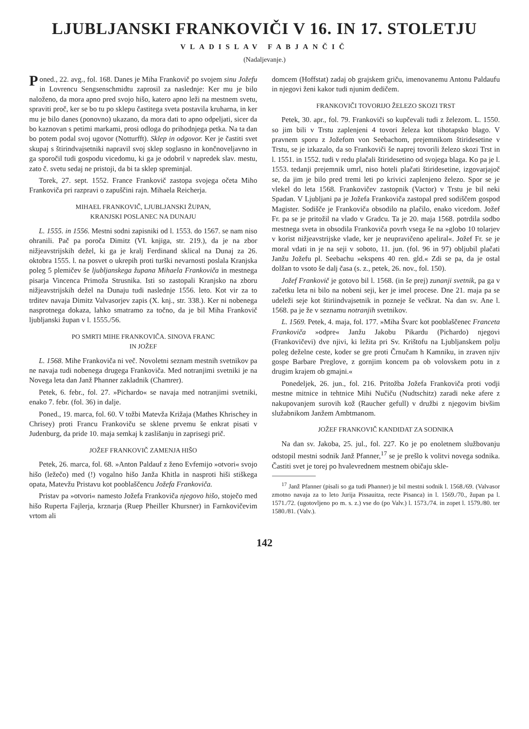LJUBLJANSKI FRANKOVIČI V 16. IN 17. STOLETJU
VLADISLAV FABJANČIČ
(Nadaljevanje.)
Poned., 22. avg., fol. 168. Danes je Miha Frankovič po svojem sinu Jožefu in Lovrencu Sengsenschmidtu zaprosil za naslednje: Ker mu je bilo naloženo, da mora apno pred svojo hišo, katero apno leži na mestnem svetu, spraviti proč, ker se bo tu po sklepu častitega sveta postavila kruharna, in ker mu je bilo danes (ponovno) ukazano, da mora dati to apno odpeljati, sicer da bo kaznovan s petimi markami, prosi odloga do prihodnjega petka. Na ta dan bo potem podal svoj ugovor (Notturfft). Sklep in odgovor. Ker je častiti svet skupaj s štirindvajsetniki napravil svoj sklep soglasno in končnoveljavno in ga sporočil tudi gospodu vicedomu, ki ga je odobril v napredek slav. mestu, zato č. svetu sedaj ne pristoji, da bi ta sklep spreminjal.
Torek, 27. sept. 1552. France Frankovič zastopa svojega očeta Miho Frankoviča pri razpravi o zapuščini rajn. Mihaela Reicherja.
MIHAEL FRANKOVIČ, LJUBLJANSKI ŽUPAN,
KRANJSKI POSLANEC NA DUNAJU
L. 1555. in 1556. Mestni sodni zapisniki od l. 1553. do 1567. se nam niso ohranili. Pač pa poroča Dimitz (VI. knjiga, str. 219.), da je na zbor nižjeavstrijskih dežel, ki ga je kralj Ferdinand sklical na Dunaj za 26. oktobra 1555. l. na posvet o ukrepih proti turški nevarnosti poslala Kranjska poleg 5 plemičev še ljubljanskega župana Mihaela Frankoviča in mestnega pisarja Vincenca Primoža Strusnika. Isti so zastopali Kranjsko na zboru nižjeavstrijskih dežel na Dunaju tudi naslednje 1556. leto. Kot vir za to trditev navaja Dimitz Valvasorjev zapis (X. knj., str. 338.). Ker ni nobenega nasprotnega dokaza, lahko smatramo za točno, da je bil Miha Frankovič ljubljanski župan v l. 1555./56.
PO SMRTI MIHE FRANKOVIČA. SINOVA FRANC
IN JOŽEF
L. 1568. Mihe Frankoviča ni več. Novoletni seznam mestnih svetnikov pa ne navaja tudi nobenega drugega Frankoviča. Med notranjimi svetniki je na Novega leta dan Janž Phanner zakladnik (Chamrer).
Petek, 6. febr., fol. 27. »Pichardo« se navaja med notranjimi svetniki, enako 7. febr. (fol. 36) in dalje.
Poned., 19. marca, fol. 60. V tožbi Matevža Križaja (Mathes Khrischey in Chrisey) proti Francu Frankoviču se sklene prvemu še enkrat pisati v Judenburg, da pride 10. maja semkaj k zaslišanju in zaprisegi prič.
JOŽEF FRANKOVIČ ZAMENJA HIŠO
Petek, 26. marca, fol. 68. »Anton Paldauf z ženo Evfemijo »otvori« svojo hišo (ležečo) med (!) vogalno hišo Janža Khitla in nasproti hiši stiškega opata, Matevžu Pristavu kot pooblaščencu Jožefa Frankoviča.
Pristav pa »otvori« namesto Jožefa Frankoviča njegovo hišo, stoječo med hišo Ruperta Fajlerja, krznarja (Ruep Pheiller Khursner) in Farnkovičevim vrtom ali
domcem (Hoffstat) zadaj ob grajskem griču, imenovanemu Antonu Paldaufu in njegovi ženi kakor tudi njunim dedičem.
FRANKOVIČI TOVORIJO ŽELEZO SKOZI TRST
Petek, 30. apr., fol. 79. Frankoviči so kupčevali tudi z železom. L. 1550. so jim bili v Trstu zaplenjeni 4 tovori železa kot tihotapsko blago. V pravnem sporu z Jožefom von Seebachom, prejemnikom štiridesetine v Trstu, se je izkazalo, da so Frankoviči še naprej tovorili železo skozi Trst in l. 1551. in 1552. tudi v redu plačali štiridesetino od svojega blaga. Ko pa je l. 1553. tedanji prejemnik umrl, niso hoteli plačati štiridesetine, izgovarjajoč se, da jim je bilo pred tremi leti po krivici zaplenjeno železo. Spor se je vlekel do leta 1568. Frankovičev zastopnik (Vactor) v Trstu je bil neki Spadan. V Ljubljani pa je Jožefa Frankoviča zastopal pred sodiščem gospod Magister. Sodišče je Frankoviča obsodilo na plačilo, enako vicedom. Jožef Fr. pa se je pritožil na vlado v Gradcu. Ta je 20. maja 1568. potrdila sodbo mestnega sveta in obsodila Frankoviča povrh vsega še na »globo 10 tolarjev v korist nižjeavstrijske vlade, ker je neupravičeno apeliral«. Jožef Fr. se je moral vdati in je na seji v soboto, 11. jun. (fol. 96 in 97) obljubil plačati Janžu Jožefu pl. Seebachu »ekspens 40 ren. gld.« Zdi se pa, da je ostal dolžan to vsoto še dalj časa (s. z., petek, 26. nov., fol. 150).
Jožef Frankovič je gotovo bil l. 1568. (in še prej) zunanji svetnik, pa ga v začetku leta ni bilo na nobeni seji, ker je imel procese. Dne 21. maja pa se udeleži seje kot štiriindvajsetnik in pozneje še večkrat. Na dan sv. Ane l. 1568. pa je že v seznamu notranjih svetnikov.
L. 1569. Petek, 4. maja, fol. 177. »Miha Švarc kot pooblaščenec Franceta Frankoviča »odpre« Janžu Jakobu Pikardu (Pichardo) njegovi (Frankovičevi) dve njivi, ki ležita pri Sv. Krištofu na Ljubljanskem polju poleg deželne ceste, koder se gre proti Črnučam h Kamniku, in zraven njiv gospe Barbare Preglove, z gornjim koncem pa ob volovskem potu in z drugim krajem ob gmajni.«
Ponedeljek, 26. jun., fol. 216. Pritožba Jožefa Frankoviča proti vodji mestne mitnice in tehtnice Mihi Nučiču (Nudtschitz) zaradi neke afere z nakupovanjem surovih kož (Raucher gefull) v družbi z njegovim bivšim služabnikom Janžem Ambtmanom.
JOŽEF FRANKOVIČ KANDIDAT ZA SODNIKA
Na dan sv. Jakoba, 25. jul., fol. 227. Ko je po enoletnem službovanju odstopil mestni sodnik Janž Pfanner,<sup>17</sup> se je prešlo k volitvi novega sodnika. Častiti svet je torej po hvalevrednem mestnem običaju skle-
<sup>17</sup> Janž Pfanner (pisali so ga tudi Phanner) je bil mestni sodnik l. 1568./69. (Valvasor zmotno navaja za to leto Jurija Pissauitza, recte Pisanca) in l. 1569./70., župan pa l. 1571./72. (ugotovljeno po m. s. z.) vse do (po Valv.) l. 1573./74. in zopet l. 1579./80. ter 1580./81. (Valv.).
142